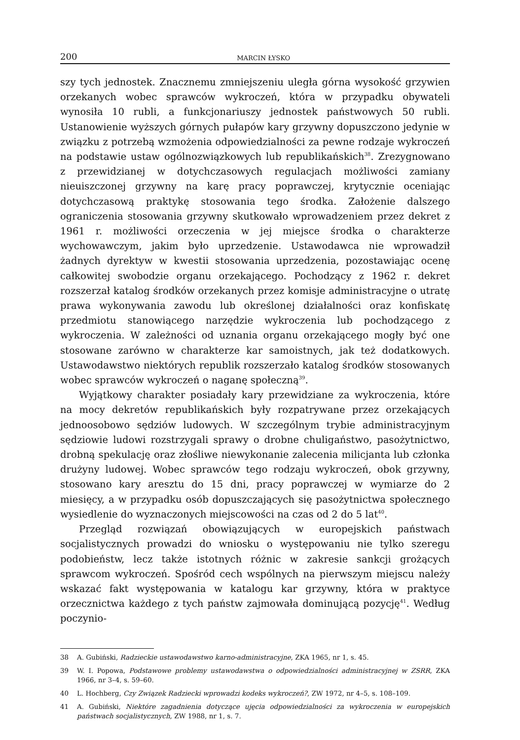200 MARCIN ŁYSKO
szy tych jednostek. Znacznemu zmniejszeniu uległa górna wysokość grzywien orzekanych wobec sprawców wykroczeń, która w przypadku obywateli wynosiła 10 rubli, a funkcjonariuszy jednostek państwowych 50 rubli. Ustanowienie wyższych górnych pułapów kary grzywny dopuszczono jedynie w związku z potrzebą wzmożenia odpowiedzialności za pewne rodzaje wykroczeń na podstawie ustaw ogólnozwiązkowych lub republikańskich<sup>38</sup>. Zrezygnowano z przewidzianej w dotychczasowych regulacjach możliwości zamiany nieuiszczonej grzywny na karę pracy poprawczej, krytycznie oceniając dotychczasową praktykę stosowania tego środka. Założenie dalszego ograniczenia stosowania grzywny skutkowało wprowadzeniem przez dekret z 1961 r. możliwości orzeczenia w jej miejsce środka o charakterze wychowawczym, jakim było uprzedzenie. Ustawodawca nie wprowadził żadnych dyrektyw w kwestii stosowania uprzedzenia, pozostawiając ocenę całkowitej swobodzie organu orzekającego. Pochodzący z 1962 r. dekret rozszerzał katalog środków orzekanych przez komisje administracyjne o utratę prawa wykonywania zawodu lub określonej działalności oraz konfiskatę przedmiotu stanowiącego narzędzie wykroczenia lub pochodzącego z wykroczenia. W zależności od uznania organu orzekającego mogły być one stosowane zarówno w charakterze kar samoistnych, jak też dodatkowych. Ustawodawstwo niektórych republik rozszerzało katalog środków stosowanych wobec sprawców wykroczeń o naganę społeczną<sup>39</sup>.
Wyjątkowy charakter posiadały kary przewidziane za wykroczenia, które na mocy dekretów republikańskich były rozpatrywane przez orzekających jednoosobowo sędziów ludowych. W szczególnym trybie administracyjnym sędziowie ludowi rozstrzygali sprawy o drobne chuligaństwo, pasożytnictwo, drobną spekulację oraz złośliwe niewykonanie zalecenia milicjanta lub członka drużyny ludowej. Wobec sprawców tego rodzaju wykroczeń, obok grzywny, stosowano kary aresztu do 15 dni, pracy poprawczej w wymiarze do 2 miesięcy, a w przypadku osób dopuszczających się pasożytnictwa społecznego wysiedlenie do wyznaczonych miejscowości na czas od 2 do 5 lat<sup>40</sup>.
Przegląd rozwiązań obowiązujących w europejskich państwach socjalistycznych prowadzi do wniosku o występowaniu nie tylko szeregu podobieństw, lecz także istotnych różnic w zakresie sankcji grożących sprawcom wykroczeń. Spośród cech wspólnych na pierwszym miejscu należy wskazać fakt występowania w katalogu kar grzywny, która w praktyce orzecznictwa każdego z tych państw zajmowała dominującą pozycję<sup>41</sup>. Według poczynio-
38 A. Gubiński, Radzieckie ustawodawstwo karno-administracyjne, ZKA 1965, nr 1, s. 45.
39 W. I. Popowa, Podstawowe problemy ustawodawstwa o odpowiedzialności administracyjnej w ZSRR, ZKA 1966, nr 3–4, s. 59–60.
40 L. Hochberg, Czy Związek Radziecki wprowadzi kodeks wykroczeń?, ZW 1972, nr 4–5, s. 108–109.
41 A. Gubiński, Niektóre zagadnienia dotyczące ujęcia odpowiedzialności za wykroczenia w europejskich państwach socjalistycznych, ZW 1988, nr 1, s. 7.